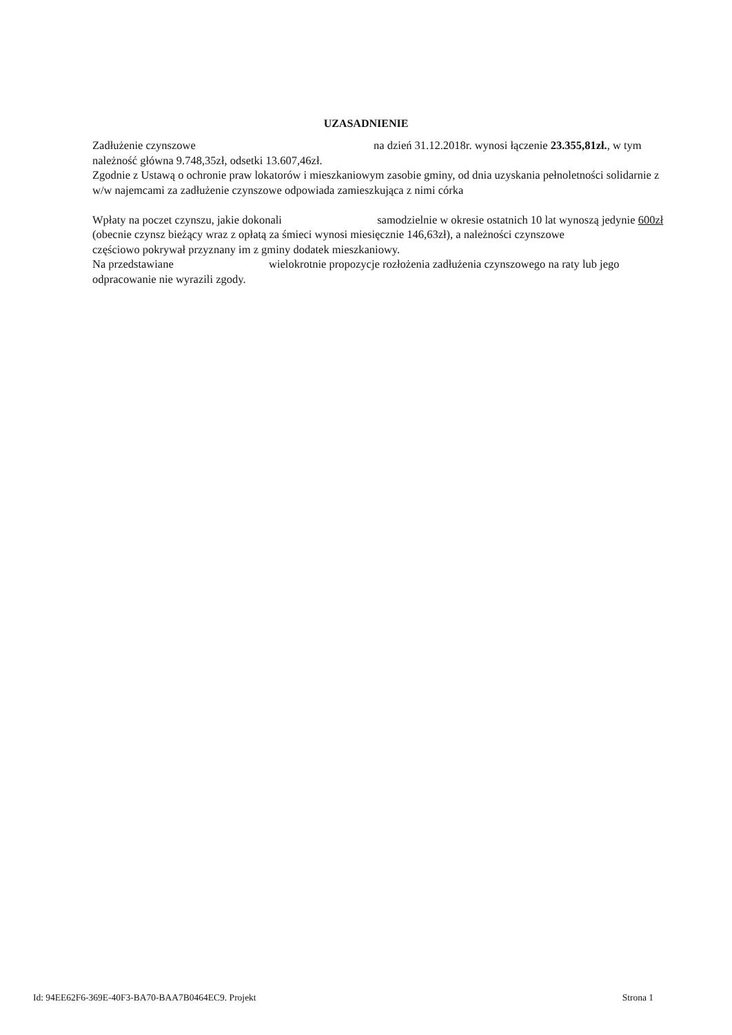UZASADNIENIE
Zadłużenie czynszowe na dzień 31.12.2018r. wynosi łączenie 23.355,81zł., w tym należność główna 9.748,35zł, odsetki 13.607,46zł.
Zgodnie z Ustawą o ochronie praw lokatorów i mieszkaniowym zasobie gminy, od dnia uzyskania pełnoletności solidarnie z w/w najemcami za zadłużenie czynszowe odpowiada zamieszkująca z nimi córka
Wpłaty na poczet czynszu, jakie dokonali samodzielnie w okresie ostatnich 10 lat wynoszą jedynie 600zł (obecnie czynsz bieżący wraz z opłatą za śmieci wynosi miesięcznie 146,63zł), a należności czynszowe częściowo pokrywał przyznany im z gminy dodatek mieszkaniowy.
Na przedstawiane wielokrotnie propozycje rozłożenia zadłużenia czynszowego na raty lub jego odpracowanie nie wyrazili zgody.
Id: 94EE62F6-369E-40F3-BA70-BAA7B0464EC9. Projekt Strona 1